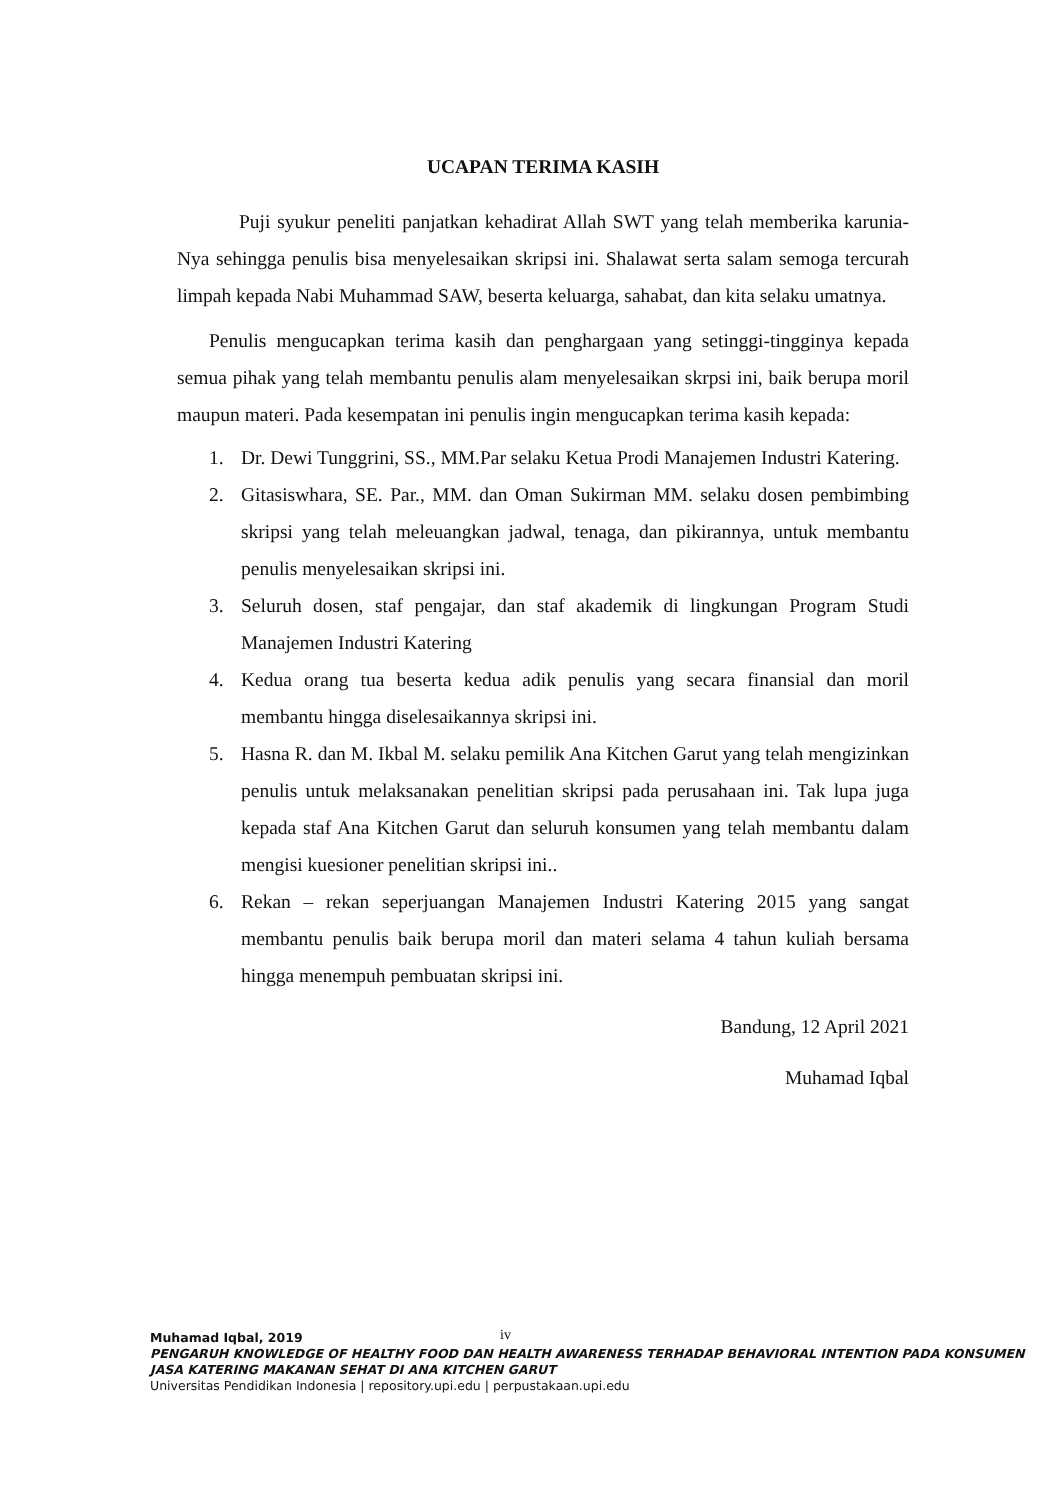UCAPAN TERIMA KASIH
Puji syukur peneliti panjatkan kehadirat Allah SWT yang telah memberika karunia-Nya sehingga penulis bisa menyelesaikan skripsi ini. Shalawat serta salam semoga tercurah limpah kepada Nabi Muhammad SAW, beserta keluarga, sahabat, dan kita selaku umatnya.
Penulis mengucapkan terima kasih dan penghargaan yang setinggi-tingginya kepada semua pihak yang telah membantu penulis alam menyelesaikan skrpsi ini, baik berupa moril maupun materi. Pada kesempatan ini penulis ingin mengucapkan terima kasih kepada:
1. Dr. Dewi Tunggrini, SS., MM.Par selaku Ketua Prodi Manajemen Industri Katering.
2. Gitasiswhara, SE. Par., MM. dan Oman Sukirman MM. selaku dosen pembimbing skripsi yang telah meleuangkan jadwal, tenaga, dan pikirannya, untuk membantu penulis menyelesaikan skripsi ini.
3. Seluruh dosen, staf pengajar, dan staf akademik di lingkungan Program Studi Manajemen Industri Katering
4. Kedua orang tua beserta kedua adik penulis yang secara finansial dan moril membantu hingga diselesaikannya skripsi ini.
5. Hasna R. dan M. Ikbal M. selaku pemilik Ana Kitchen Garut yang telah mengizinkan penulis untuk melaksanakan penelitian skripsi pada perusahaan ini. Tak lupa juga kepada staf Ana Kitchen Garut dan seluruh konsumen yang telah membantu dalam mengisi kuesioner penelitian skripsi ini..
6. Rekan – rekan seperjuangan Manajemen Industri Katering 2015 yang sangat membantu penulis baik berupa moril dan materi selama 4 tahun kuliah bersama hingga menempuh pembuatan skripsi ini.
Bandung, 12 April 2021
Muhamad Iqbal
iv
Muhamad Iqbal, 2019
PENGARUH KNOWLEDGE OF HEALTHY FOOD DAN HEALTH AWARENESS TERHADAP BEHAVIORAL INTENTION PADA KONSUMEN JASA KATERING MAKANAN SEHAT DI ANA KITCHEN GARUT
Universitas Pendidikan Indonesia | repository.upi.edu | perpustakaan.upi.edu